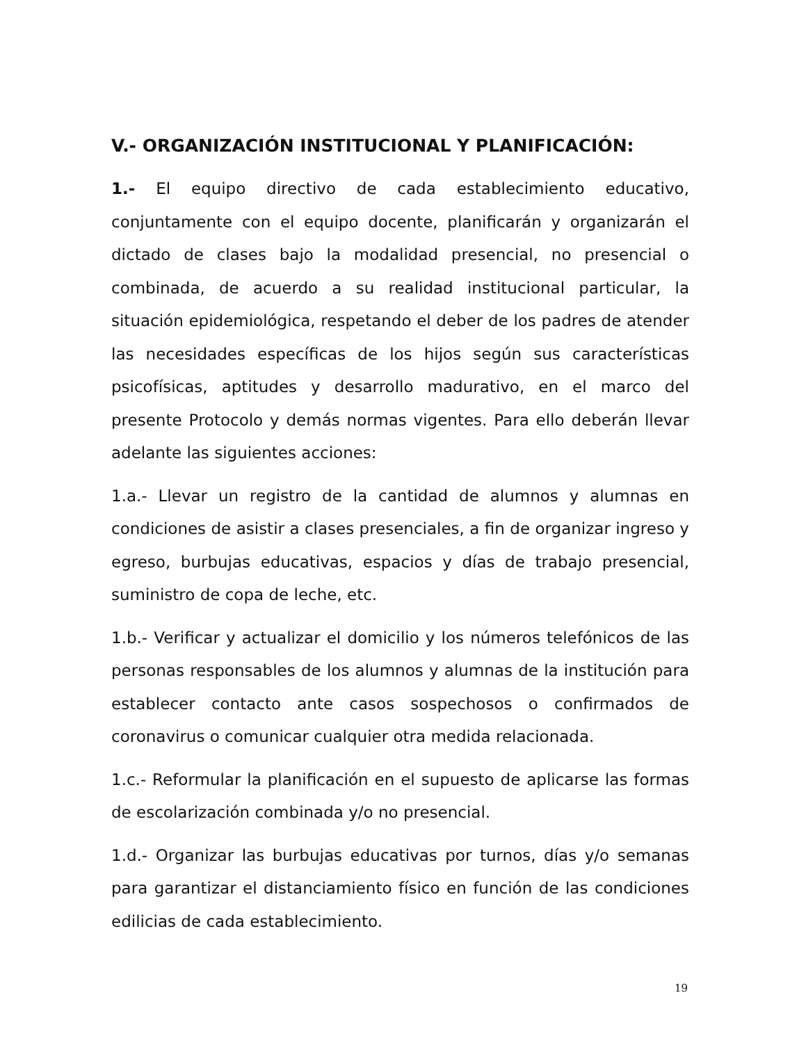V.- ORGANIZACIÓN INSTITUCIONAL Y PLANIFICACIÓN:
1.- El equipo directivo de cada establecimiento educativo, conjuntamente con el equipo docente, planificarán y organizarán el dictado de clases bajo la modalidad presencial, no presencial o combinada, de acuerdo a su realidad institucional particular, la situación epidemiológica, respetando el deber de los padres de atender las necesidades específicas de los hijos según sus características psicofísicas, aptitudes y desarrollo madurativo, en el marco del presente Protocolo y demás normas vigentes. Para ello deberán llevar adelante las siguientes acciones:
1.a.- Llevar un registro de la cantidad de alumnos y alumnas en condiciones de asistir a clases presenciales, a fin de organizar ingreso y egreso, burbujas educativas, espacios y días de trabajo presencial, suministro de copa de leche, etc.
1.b.- Verificar y actualizar el domicilio y los números telefónicos de las personas responsables de los alumnos y alumnas de la institución para establecer contacto ante casos sospechosos o confirmados de coronavirus o comunicar cualquier otra medida relacionada.
1.c.- Reformular la planificación en el supuesto de aplicarse las formas de escolarización combinada y/o no presencial.
1.d.- Organizar las burbujas educativas por turnos, días y/o semanas para garantizar el distanciamiento físico en función de las condiciones edilicias de cada establecimiento.
19